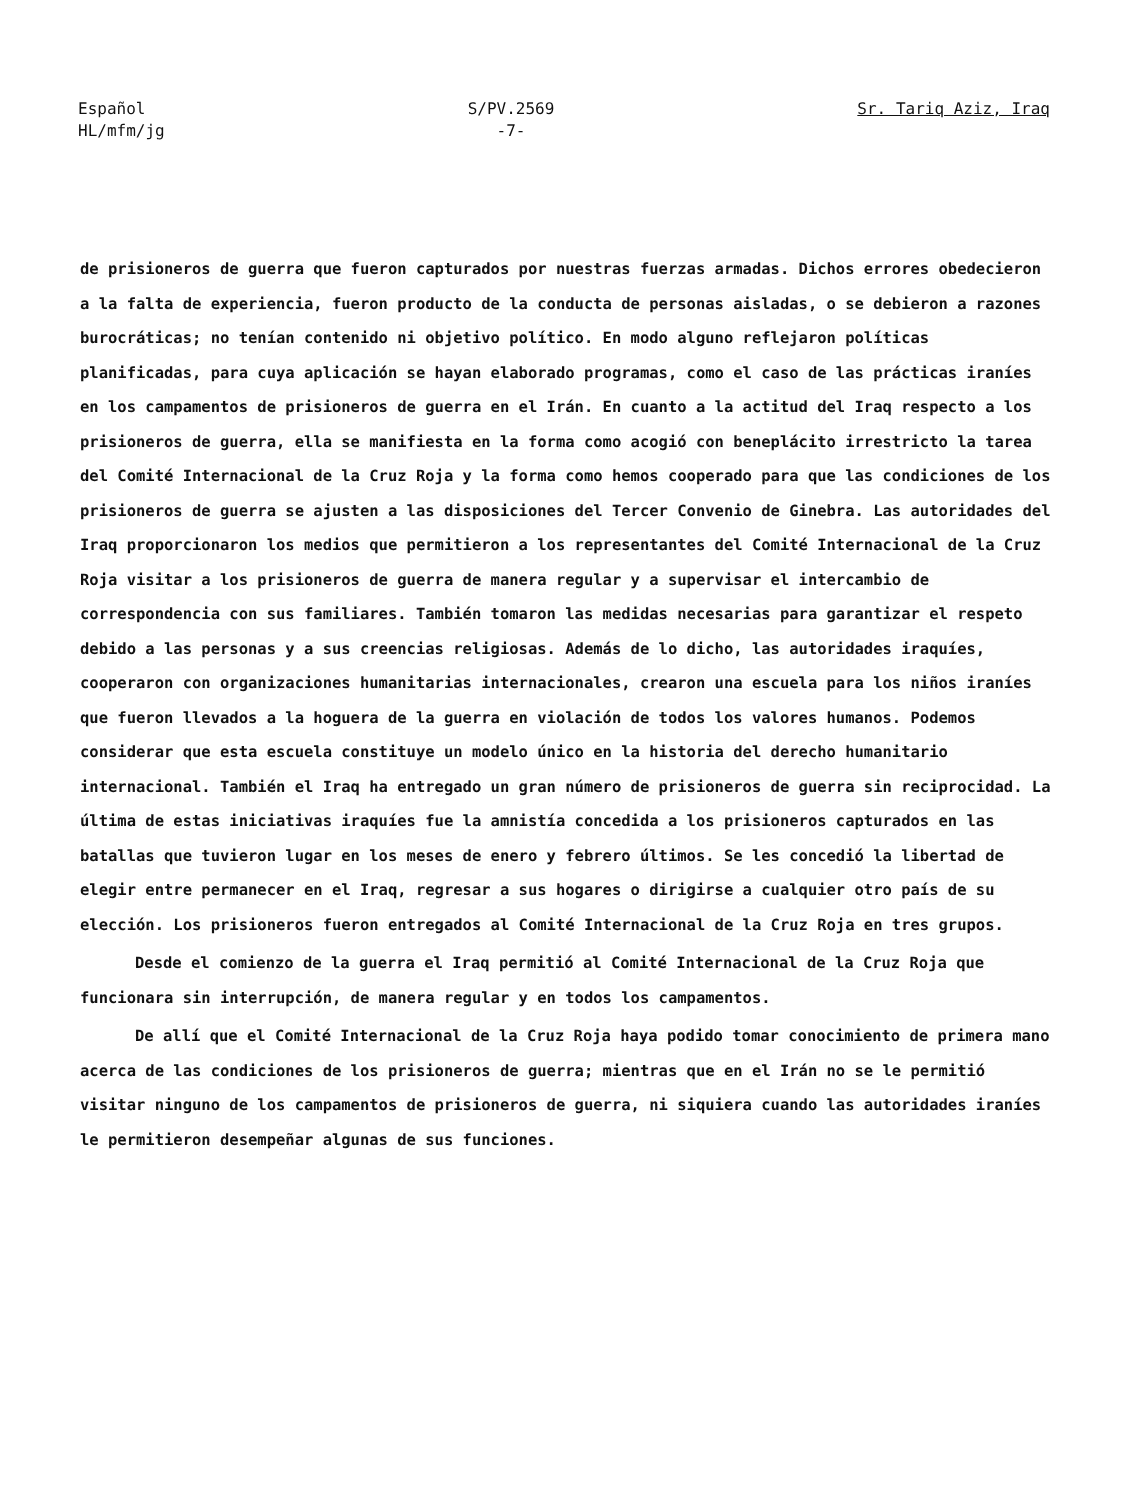Español
HL/mfm/jg
S/PV.2569
-7-
Sr. Tariq Aziz, Iraq
de prisioneros de guerra que fueron capturados por nuestras fuerzas armadas. Dichos errores obedecieron a la falta de experiencia, fueron producto de la conducta de personas aisladas, o se debieron a razones burocráticas; no tenían contenido ni objetivo político. En modo alguno reflejaron políticas planificadas, para cuya aplicación se hayan elaborado programas, como el caso de las prácticas iraníes en los campamentos de prisioneros de guerra en el Irán. En cuanto a la actitud del Iraq respecto a los prisioneros de guerra, ella se manifiesta en la forma como acogió con beneplácito irrestricto la tarea del Comité Internacional de la Cruz Roja y la forma como hemos cooperado para que las condiciones de los prisioneros de guerra se ajusten a las disposiciones del Tercer Convenio de Ginebra. Las autoridades del Iraq proporcionaron los medios que permitieron a los representantes del Comité Internacional de la Cruz Roja visitar a los prisioneros de guerra de manera regular y a supervisar el intercambio de correspondencia con sus familiares. También tomaron las medidas necesarias para garantizar el respeto debido a las personas y a sus creencias religiosas. Además de lo dicho, las autoridades iraquíes, cooperaron con organizaciones humanitarias internacionales, crearon una escuela para los niños iraníes que fueron llevados a la hoguera de la guerra en violación de todos los valores humanos. Podemos considerar que esta escuela constituye un modelo único en la historia del derecho humanitario internacional. También el Iraq ha entregado un gran número de prisioneros de guerra sin reciprocidad. La última de estas iniciativas iraquíes fue la amnistía concedida a los prisioneros capturados en las batallas que tuvieron lugar en los meses de enero y febrero últimos. Se les concedió la libertad de elegir entre permanecer en el Iraq, regresar a sus hogares o dirigirse a cualquier otro país de su elección. Los prisioneros fueron entregados al Comité Internacional de la Cruz Roja en tres grupos.
Desde el comienzo de la guerra el Iraq permitió al Comité Internacional de la Cruz Roja que funcionara sin interrupción, de manera regular y en todos los campamentos.
De allí que el Comité Internacional de la Cruz Roja haya podido tomar conocimiento de primera mano acerca de las condiciones de los prisioneros de guerra; mientras que en el Irán no se le permitió visitar ninguno de los campamentos de prisioneros de guerra, ni siquiera cuando las autoridades iraníes le permitieron desempeñar algunas de sus funciones.